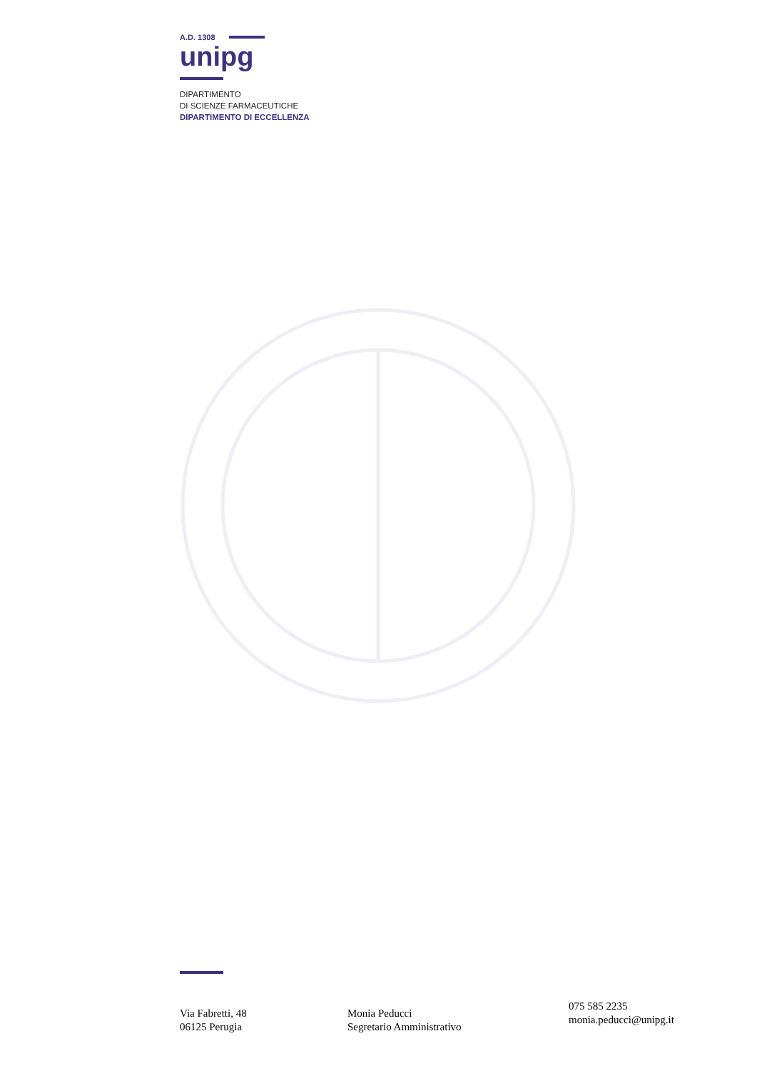A.D. 1308
unipg
DIPARTIMENTO
DI SCIENZE FARMACEUTICHE
DIPARTIMENTO DI ECCELLENZA
Via Fabretti, 48
06125 Perugia
Monia Peducci
Segretario Amministrativo
075 585 2235
monia.peducci@unipg.it